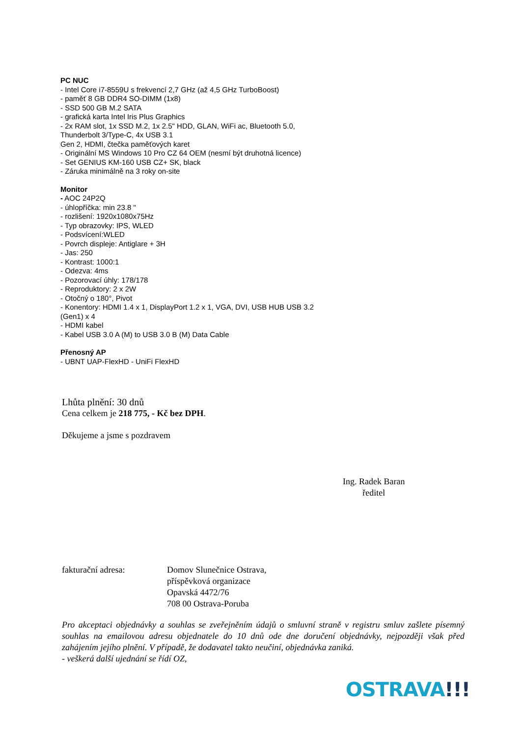PC NUC
- Intel Core i7-8559U s frekvencí 2,7 GHz (až 4,5 GHz TurboBoost)
- paměť 8 GB DDR4 SO-DIMM (1x8)
- SSD 500 GB M.2 SATA
- grafická karta Intel Iris Plus Graphics
- 2x RAM slot, 1x SSD M.2, 1x 2.5" HDD, GLAN, WiFi ac, Bluetooth 5.0, Thunderbolt 3/Type-C, 4x USB 3.1
Gen 2, HDMI, čtečka paměťových karet
- Originální MS Windows 10 Pro CZ 64 OEM (nesmí být druhotná licence)
- Set GENIUS KM-160 USB CZ+ SK, black
- Záruka minimálně na 3 roky on-site
Monitor
- AOC 24P2Q
- úhlopříčka: min 23.8 "
- rozlišení: 1920x1080x75Hz
- Typ obrazovky: IPS, WLED
- Podsvícení:WLED
- Povrch displeje: Antiglare + 3H
- Jas: 250
- Kontrast: 1000:1
- Odezva: 4ms
- Pozorovací úhly: 178/178
- Reproduktory: 2 x 2W
- Otočný o 180°, Pivot
- Konentory: HDMI 1.4 x 1, DisplayPort 1.2 x 1, VGA, DVI, USB HUB USB 3.2 (Gen1) x 4
- HDMI kabel
- Kabel USB 3.0 A (M) to USB 3.0 B (M) Data Cable
Přenosný AP
- UBNT UAP-FlexHD - UniFi FlexHD
Lhůta plnění: 30 dnů
Cena celkem je 218 775, - Kč bez DPH.
Děkujeme a jsme s pozdravem
Ing. Radek Baran
ředitel
fakturační adresa: Domov Slunečnice Ostrava,
příspěvková organizace
Opavská 4472/76
708 00 Ostrava-Poruba
Pro akceptaci objednávky a souhlas se zveřejněním údajů o smluvní straně v registru smluv zašlete písemný souhlas na emailovou adresu objednatele do 10 dnů ode dne doručení objednávky, nejpozději však před zahájením jejího plnění. V případě, že dodavatel takto neučiní, objednávka zaniká.
- veškerá další ujednání se řídí OZ,
OSTRAVA!!!